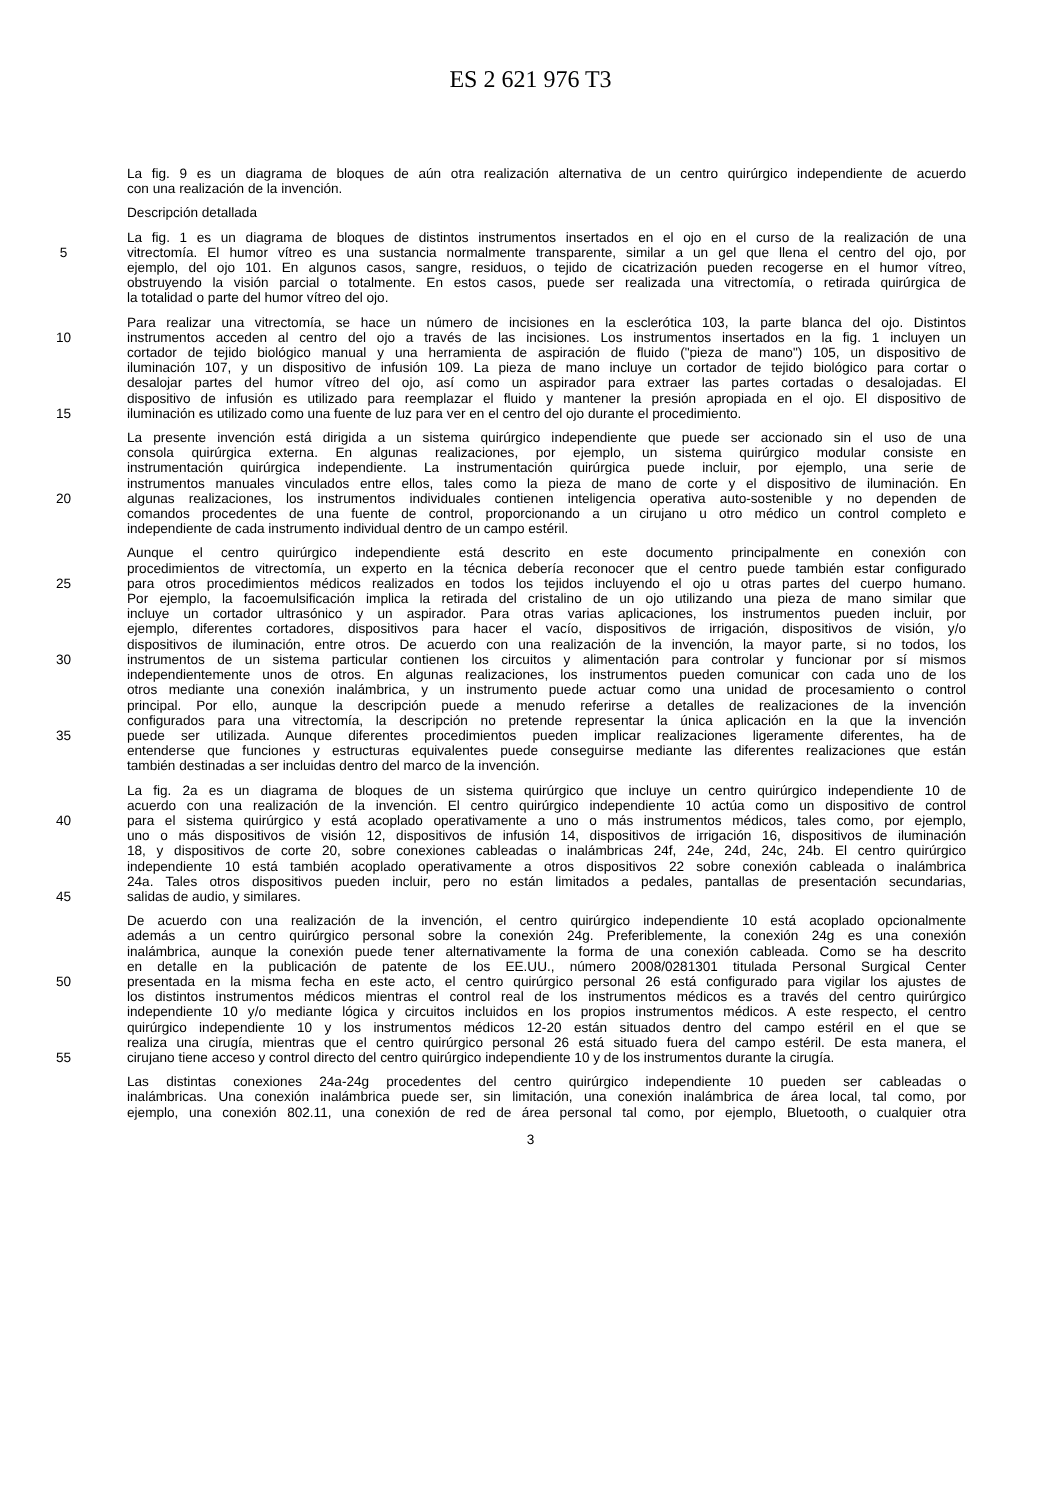ES 2 621 976 T3
La fig. 9 es un diagrama de bloques de aún otra realización alternativa de un centro quirúrgico independiente de acuerdo
con una realización de la invención.
Descripción detallada
La fig. 1 es un diagrama de bloques de distintos instrumentos insertados en el ojo en el curso de la realización de una
5 vitrectomía. El humor vítreo es una sustancia normalmente transparente, similar a un gel que llena el centro del ojo, por
ejemplo, del ojo 101. En algunos casos, sangre, residuos, o tejido de cicatrización pueden recogerse en el humor vítreo,
obstruyendo la visión parcial o totalmente. En estos casos, puede ser realizada una vitrectomía, o retirada quirúrgica de
la totalidad o parte del humor vítreo del ojo.
Para realizar una vitrectomía, se hace un número de incisiones en la esclerótica 103, la parte blanca del ojo. Distintos
10 instrumentos acceden al centro del ojo a través de las incisiones. Los instrumentos insertados en la fig. 1 incluyen un
cortador de tejido biológico manual y una herramienta de aspiración de fluido ("pieza de mano") 105, un dispositivo de
iluminación 107, y un dispositivo de infusión 109. La pieza de mano incluye un cortador de tejido biológico para cortar o
desalojar partes del humor vítreo del ojo, así como un aspirador para extraer las partes cortadas o desalojadas. El
dispositivo de infusión es utilizado para reemplazar el fluido y mantener la presión apropiada en el ojo. El dispositivo de
15 iluminación es utilizado como una fuente de luz para ver en el centro del ojo durante el procedimiento.
La presente invención está dirigida a un sistema quirúrgico independiente que puede ser accionado sin el uso de una
consola quirúrgica externa. En algunas realizaciones, por ejemplo, un sistema quirúrgico modular consiste en
instrumentación quirúrgica independiente. La instrumentación quirúrgica puede incluir, por ejemplo, una serie de
instrumentos manuales vinculados entre ellos, tales como la pieza de mano de corte y el dispositivo de iluminación. En
20 algunas realizaciones, los instrumentos individuales contienen inteligencia operativa auto-sostenible y no dependen de
comandos procedentes de una fuente de control, proporcionando a un cirujano u otro médico un control completo e
independiente de cada instrumento individual dentro de un campo estéril.
Aunque el centro quirúrgico independiente está descrito en este documento principalmente en conexión con
procedimientos de vitrectomía, un experto en la técnica debería reconocer que el centro puede también estar configurado
25 para otros procedimientos médicos realizados en todos los tejidos incluyendo el ojo u otras partes del cuerpo humano.
Por ejemplo, la facoemulsificación implica la retirada del cristalino de un ojo utilizando una pieza de mano similar que
incluye un cortador ultrasónico y un aspirador. Para otras varias aplicaciones, los instrumentos pueden incluir, por
ejemplo, diferentes cortadores, dispositivos para hacer el vacío, dispositivos de irrigación, dispositivos de visión, y/o
dispositivos de iluminación, entre otros. De acuerdo con una realización de la invención, la mayor parte, si no todos, los
30 instrumentos de un sistema particular contienen los circuitos y alimentación para controlar y funcionar por sí mismos
independientemente unos de otros. En algunas realizaciones, los instrumentos pueden comunicar con cada uno de los
otros mediante una conexión inalámbrica, y un instrumento puede actuar como una unidad de procesamiento o control
principal. Por ello, aunque la descripción puede a menudo referirse a detalles de realizaciones de la invención
configurados para una vitrectomía, la descripción no pretende representar la única aplicación en la que la invención
35 puede ser utilizada. Aunque diferentes procedimientos pueden implicar realizaciones ligeramente diferentes, ha de
entenderse que funciones y estructuras equivalentes puede conseguirse mediante las diferentes realizaciones que están
también destinadas a ser incluidas dentro del marco de la invención.
La fig. 2a es un diagrama de bloques de un sistema quirúrgico que incluye un centro quirúrgico independiente 10 de
acuerdo con una realización de la invención. El centro quirúrgico independiente 10 actúa como un dispositivo de control
40 para el sistema quirúrgico y está acoplado operativamente a uno o más instrumentos médicos, tales como, por ejemplo,
uno o más dispositivos de visión 12, dispositivos de infusión 14, dispositivos de irrigación 16, dispositivos de iluminación
18, y dispositivos de corte 20, sobre conexiones cableadas o inalámbricas 24f, 24e, 24d, 24c, 24b. El centro quirúrgico
independiente 10 está también acoplado operativamente a otros dispositivos 22 sobre conexión cableada o inalámbrica
24a. Tales otros dispositivos pueden incluir, pero no están limitados a pedales, pantallas de presentación secundarias,
45 salidas de audio, y similares.
De acuerdo con una realización de la invención, el centro quirúrgico independiente 10 está acoplado opcionalmente
además a un centro quirúrgico personal sobre la conexión 24g. Preferiblemente, la conexión 24g es una conexión
inalámbrica, aunque la conexión puede tener alternativamente la forma de una conexión cableada. Como se ha descrito
en detalle en la publicación de patente de los EE.UU., número 2008/0281301 titulada Personal Surgical Center
50 presentada en la misma fecha en este acto, el centro quirúrgico personal 26 está configurado para vigilar los ajustes de
los distintos instrumentos médicos mientras el control real de los instrumentos médicos es a través del centro quirúrgico
independiente 10 y/o mediante lógica y circuitos incluidos en los propios instrumentos médicos. A este respecto, el centro
quirúrgico independiente 10 y los instrumentos médicos 12-20 están situados dentro del campo estéril en el que se
realiza una cirugía, mientras que el centro quirúrgico personal 26 está situado fuera del campo estéril. De esta manera, el
55 cirujano tiene acceso y control directo del centro quirúrgico independiente 10 y de los instrumentos durante la cirugía.
Las distintas conexiones 24a-24g procedentes del centro quirúrgico independiente 10 pueden ser cableadas o
inalámbricas. Una conexión inalámbrica puede ser, sin limitación, una conexión inalámbrica de área local, tal como, por
ejemplo, una conexión 802.11, una conexión de red de área personal tal como, por ejemplo, Bluetooth, o cualquier otra
3